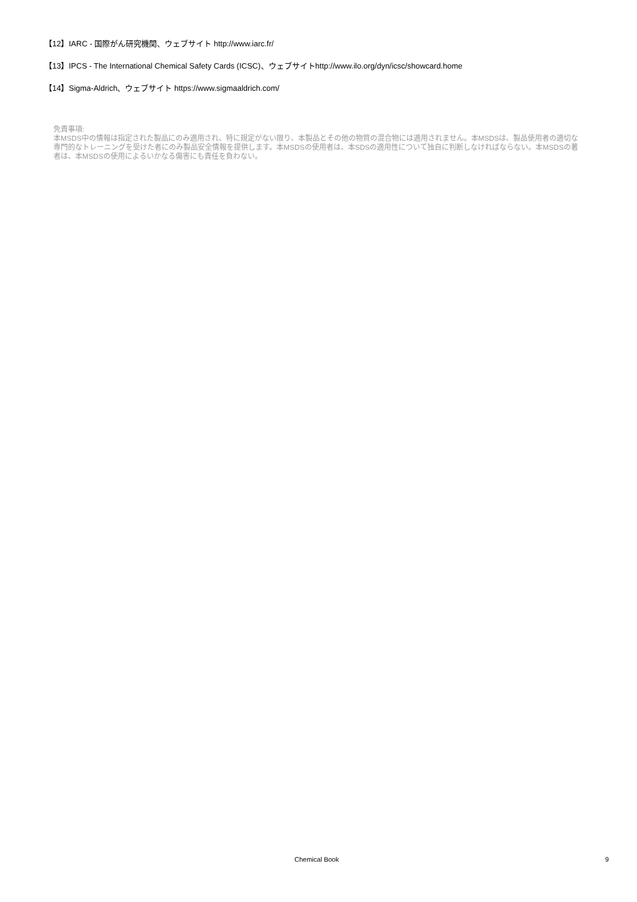【12】IARC - 国際がん研究機関、ウェブサイト http://www.iarc.fr/
【13】IPCS - The International Chemical Safety Cards (ICSC)、ウェブサイトhttp://www.ilo.org/dyn/icsc/showcard.home
【14】Sigma-Aldrich、ウェブサイト https://www.sigmaaldrich.com/
免責事項:
本MSDS中の情報は指定された製品にのみ適用され、特に規定がない限り、本製品とその他の物質の混合物には適用されません。本MSDSは、製品使用者の適切な専門的なトレーニングを受けた者にのみ製品安全情報を提供します。本MSDSの使用者は、本SDSの適用性について独自に判断しなければならない。本MSDSの著者は、本MSDSの使用によるいかなる傷害にも責任を負わない。
Chemical Book 9